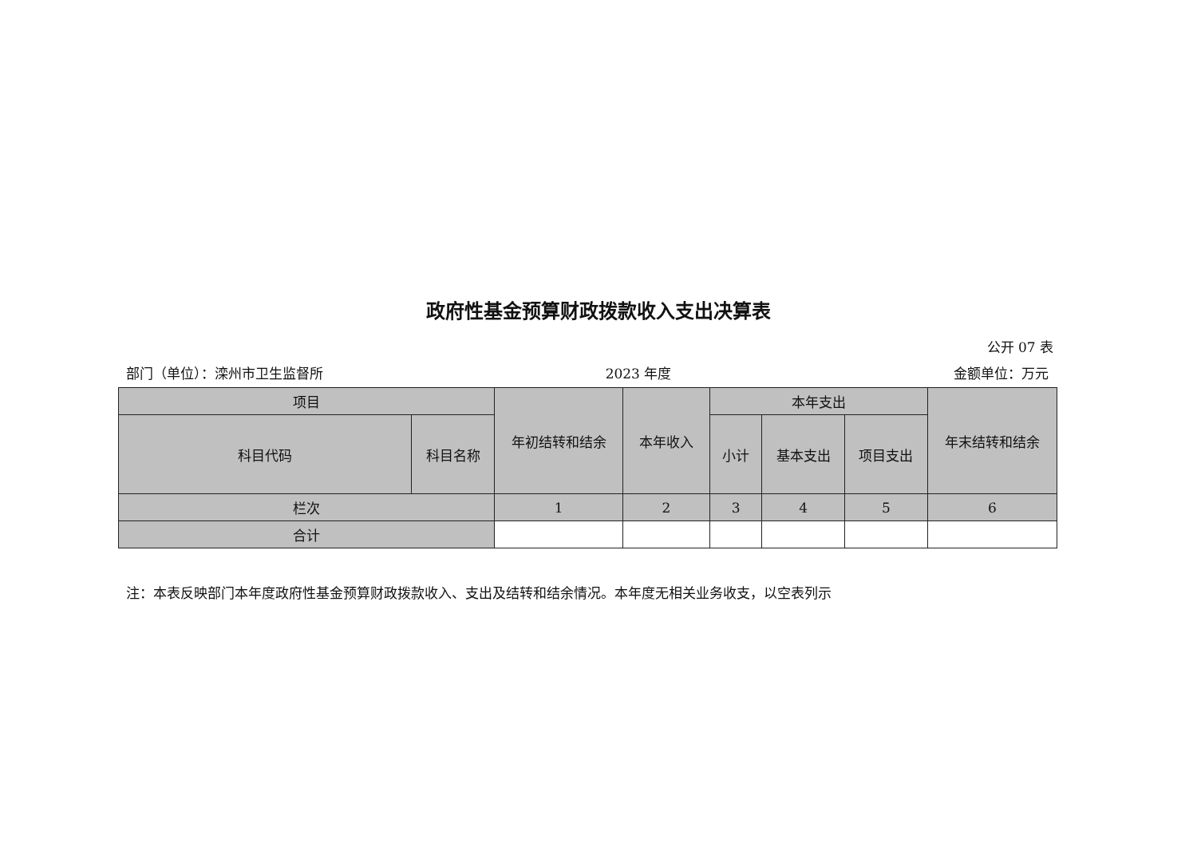政府性基金预算财政拨款收入支出决算表
公开 07 表
部门（单位）：滦州市卫生监督所 2023 年度 金额单位：万元
| 项目 | | 年初结转和结余 | 本年收入 | 本年支出 | | | 年末结转和结余 |
| --- | --- | --- | --- | --- | --- | --- | --- |
| 科目代码 | 科目名称 | | | 小计 | 基本支出 | 项目支出 | |
| 栏次 | | 1 | 2 | 3 | 4 | 5 | 6 |
| 合计 | | | | | | | |
注：本表反映部门本年度政府性基金预算财政拨款收入、支出及结转和结余情况。本年度无相关业务收支，以空表列示